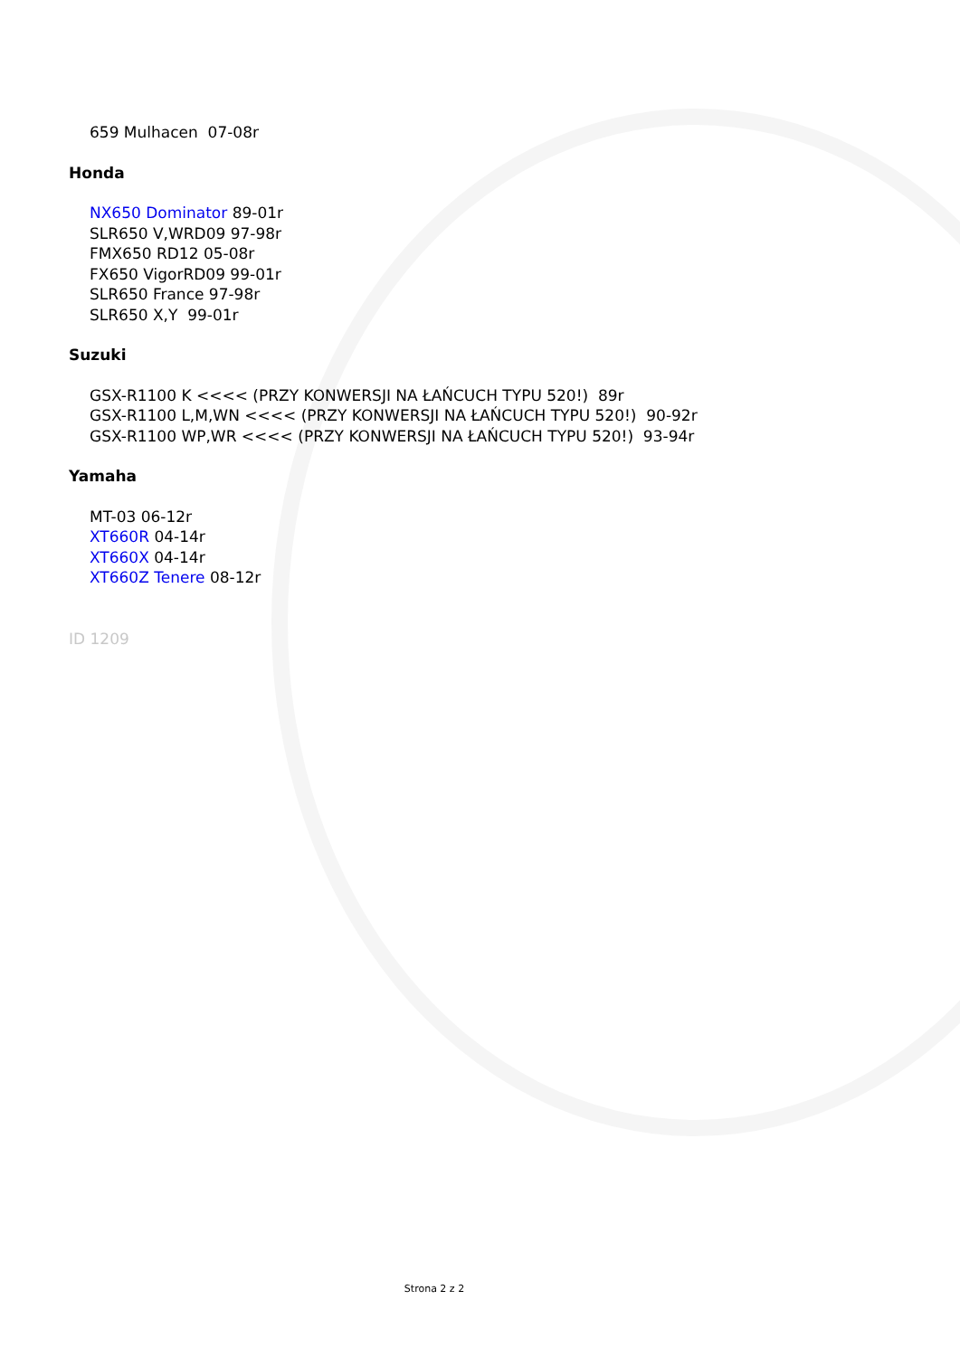659 Mulhacen 07-08r
Honda
NX650 Dominator 89-01r
SLR650 V,WRD09 97-98r
FMX650 RD12 05-08r
FX650 VigorRD09 99-01r
SLR650 France 97-98r
SLR650 X,Y 99-01r
Suzuki
GSX-R1100 K <<<< (PRZY KONWERSJI NA ŁAŃCUCH TYPU 520!) 89r
GSX-R1100 L,M,WN <<<< (PRZY KONWERSJI NA ŁAŃCUCH TYPU 520!) 90-92r
GSX-R1100 WP,WR <<<< (PRZY KONWERSJI NA ŁAŃCUCH TYPU 520!) 93-94r
Yamaha
MT-03 06-12r
XT660R 04-14r
XT660X 04-14r
XT660Z Tenere 08-12r
ID 1209
Strona 2 z 2